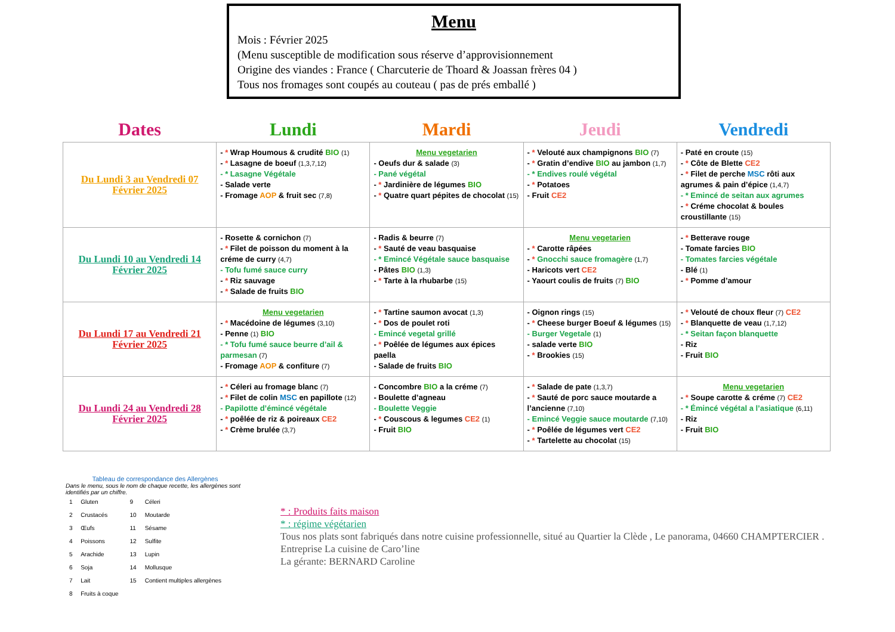Menu
Mois : Février 2025
(Menu susceptible de modification sous réserve d’approvisionnement
Origine des viandes : France ( Charcuterie de Thoard & Joassan frères 04 )
Tous nos fromages sont coupés au couteau ( pas de prés emballé )
| Dates | Lundi | Mardi | Jeudi | Vendredi |
| --- | --- | --- | --- | --- |
| Du Lundi 3 au Vendredi 07 Février 2025 | - * Wrap Houmous & crudité BIO (1) - * Lasagne de boeuf (1,3,7,12) - * Lasagne Végétale - Salade verte - Fromage AOP & fruit sec (7,8) | Menu vegetarien - Oeufs dur & salade (3) - Pané végétal - * Jardinière de légumes BIO - * Quatre quart pépites de chocolat (15) | - * Velouté aux champignons BIO (7) - * Gratin d’endive BIO au jambon (1,7) - * Endives roulé végétal - * Potatoes - Fruit CE2 | - Paté en croute (15) - * Côte de Blette CE2 - * Filet de perche MSC rôti aux agrumes & pain d’épice (1,4,7) - * Emincé de seitan aux agrumes - * Créme chocolat & boules croustillante (15) |
| Du Lundi 10 au Vendredi 14 Février 2025 | - Rosette & cornichon (7) - * Filet de poisson du moment à la créme de curry (4,7) - Tofu fumé sauce curry - * Riz sauvage - * Salade de fruits BIO | - Radis & beurre (7) - * Sauté de veau basquaise - * Emincé Végétale sauce basquaise - Pâtes BIO (1,3) - * Tarte à la rhubarbe (15) | Menu vegetarien - * Carotte râpées - * Gnocchi sauce fromagère (1,7) - Haricots vert CE2 - Yaourt coulis de fruits (7) BIO | - * Betterave rouge - Tomate farcies BIO - Tomates farcies végétale - Blé (1) - * Pomme d’amour |
| Du Lundi 17 au Vendredi 21 Février 2025 | Menu vegetarien - * Macédoine de légumes (3,10) - Penne (1) BIO - * Tofu fumé sauce beurre d’ail & parmesan (7) - Fromage AOP & confiture (7) | - * Tartine saumon avocat (1,3) - * Dos de poulet roti - Emincé vegetal grillé - * Poêlée de légumes aux épices paella - Salade de fruits BIO | - Oignon rings (15) - * Cheese burger Boeuf & légumes (15) - Burger Vegetale (1) - salade verte BIO - * Brookies (15) | - * Velouté de choux fleur (7) CE2 - * Blanquette de veau (1,7,12) - * Seitan façon blanquette - Riz - Fruit BIO |
| Du Lundi 24 au Vendredi 28 Février 2025 | - * Céleri au fromage blanc (7) - * Filet de colin MSC en papillote (12) - Papilotte d’émincé végétale - * poêlée de riz & poireaux CE2 - * Crème brulée (3,7) | - Concombre BIO a la créme (7) - Boulette d’agneau - Boulette Veggie - * Couscous & legumes CE2 (1) - Fruit BIO | - * Salade de pate (1,3,7) - * Sauté de porc sauce moutarde a l’ancienne (7,10) - Emincé Veggie sauce moutarde (7,10) - * Poêlée de légumes vert CE2 - * Tartelette au chocolat (15) | Menu vegetarien - * Soupe carotte & créme (7) CE2 - * Émincé végétal a l’asiatique (6,11) - Riz - Fruit BIO |
Tableau de correspondance des Allergènes
Dans le menu, sous le nom de chaque recette, les allergènes sont identifiés par un chiffre.
| 1 | Gluten | 9 | Céleri |
| 2 | Crustacés | 10 | Moutarde |
| 3 | Œufs | 11 | Sésame |
| 4 | Poissons | 12 | Sulfite |
| 5 | Arachide | 13 | Lupin |
| 6 | Soja | 14 | Mollusque |
| 7 | Lait | 15 | Contient multiples allergènes |
| 8 | Fruits à coque | | |
* : Produits faits maison
* : régime végétarien
Tous nos plats sont fabriqués dans notre cuisine professionnelle, situé au Quartier la Clède , Le panorama, 04660 CHAMPTERCIER .
Entreprise La cuisine de Caro’line
La gérante: BERNARD Caroline